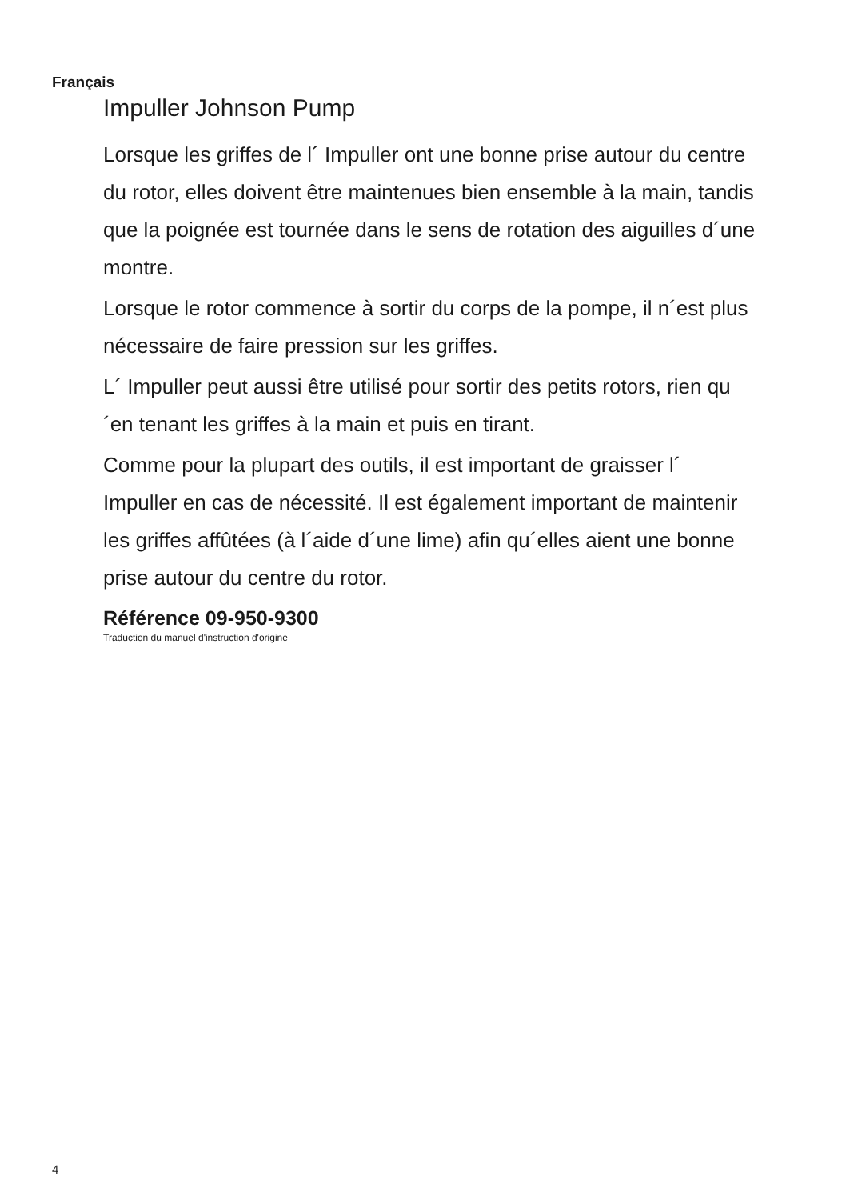Français
Impuller Johnson Pump
Lorsque les griffes de l´ Impuller ont une bonne prise autour du centre du rotor, elles doivent être maintenues bien ensemble à la main, tandis que la poignée est tournée dans le sens de rotation des aiguilles d´une montre.
Lorsque le rotor commence à sortir du corps de la pompe, il n´est plus nécessaire de faire pression sur les griffes.
L´ Impuller peut aussi être utilisé pour sortir des petits rotors, rien qu´en tenant les griffes à la main et puis en tirant.
Comme pour la plupart des outils, il est important de graisser l´ Impuller en cas de nécessité. Il est également important de maintenir les griffes affûtées (à l´aide d´une lime) afin qu´elles aient une bonne prise autour du centre du rotor.
Référence 09-950-9300
Traduction du manuel d'instruction d'origine
4